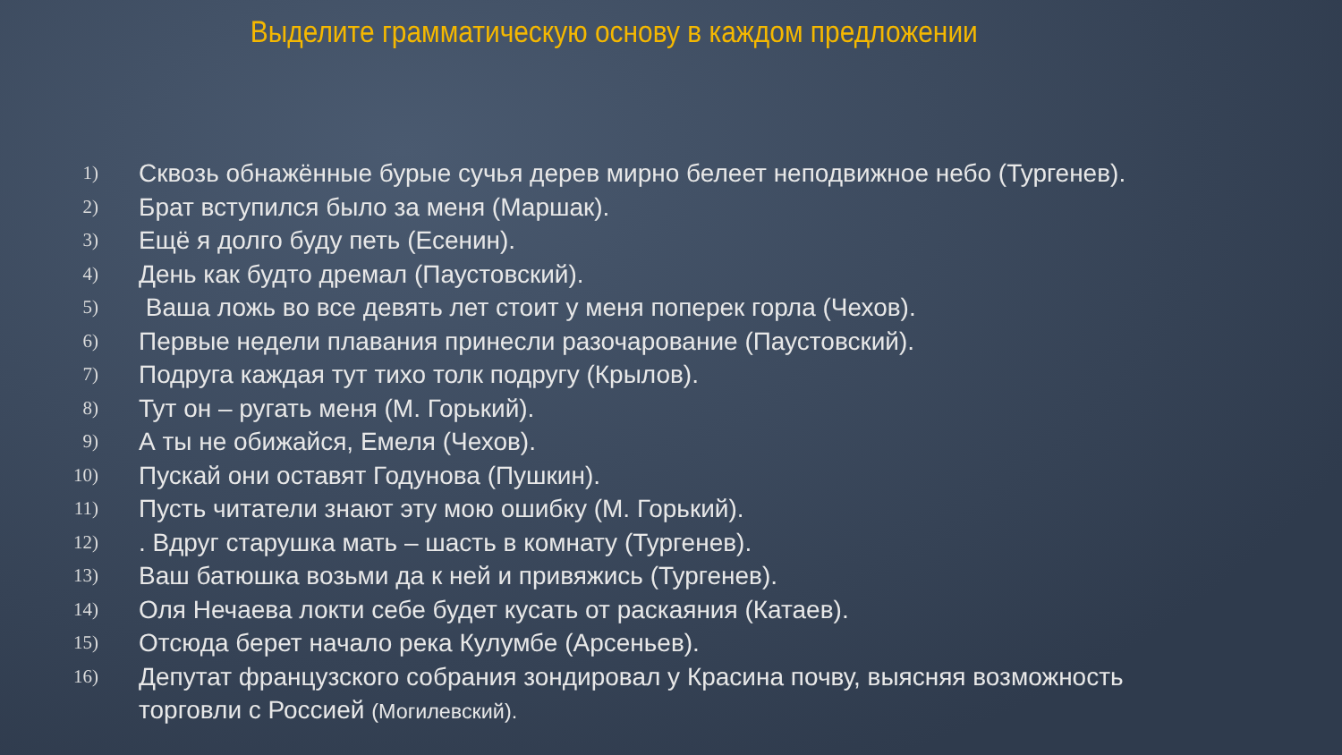Выделите грамматическую основу в каждом предложении
1) Сквозь обнажённые бурые сучья дерев мирно белеет неподвижное небо (Тургенев).
2) Брат вступился было за меня (Маршак).
3) Ещё я долго буду петь (Есенин).
4) День как будто дремал (Паустовский).
5) Ваша ложь во все девять лет стоит у меня поперек горла (Чехов).
6) Первые недели плавания принесли разочарование (Паустовский).
7) Подруга каждая тут тихо толк подругу (Крылов).
8) Тут он – ругать меня (М. Горький).
9) А ты не обижайся, Емеля (Чехов).
10) Пускай они оставят Годунова (Пушкин).
11) Пусть читатели знают эту мою ошибку (М. Горький).
12). Вдруг старушка мать – шасть в комнату (Тургенев).
13) Ваш батюшка возьми да к ней и привяжись (Тургенев).
14) Оля Нечаева локти себе будет кусать от раскаяния (Катаев).
15) Отсюда берет начало река Кулумбе (Арсеньев).
16) Депутат французского собрания зондировал у Красина почву, выясняя возможность торговли с Россией (Могилевский).